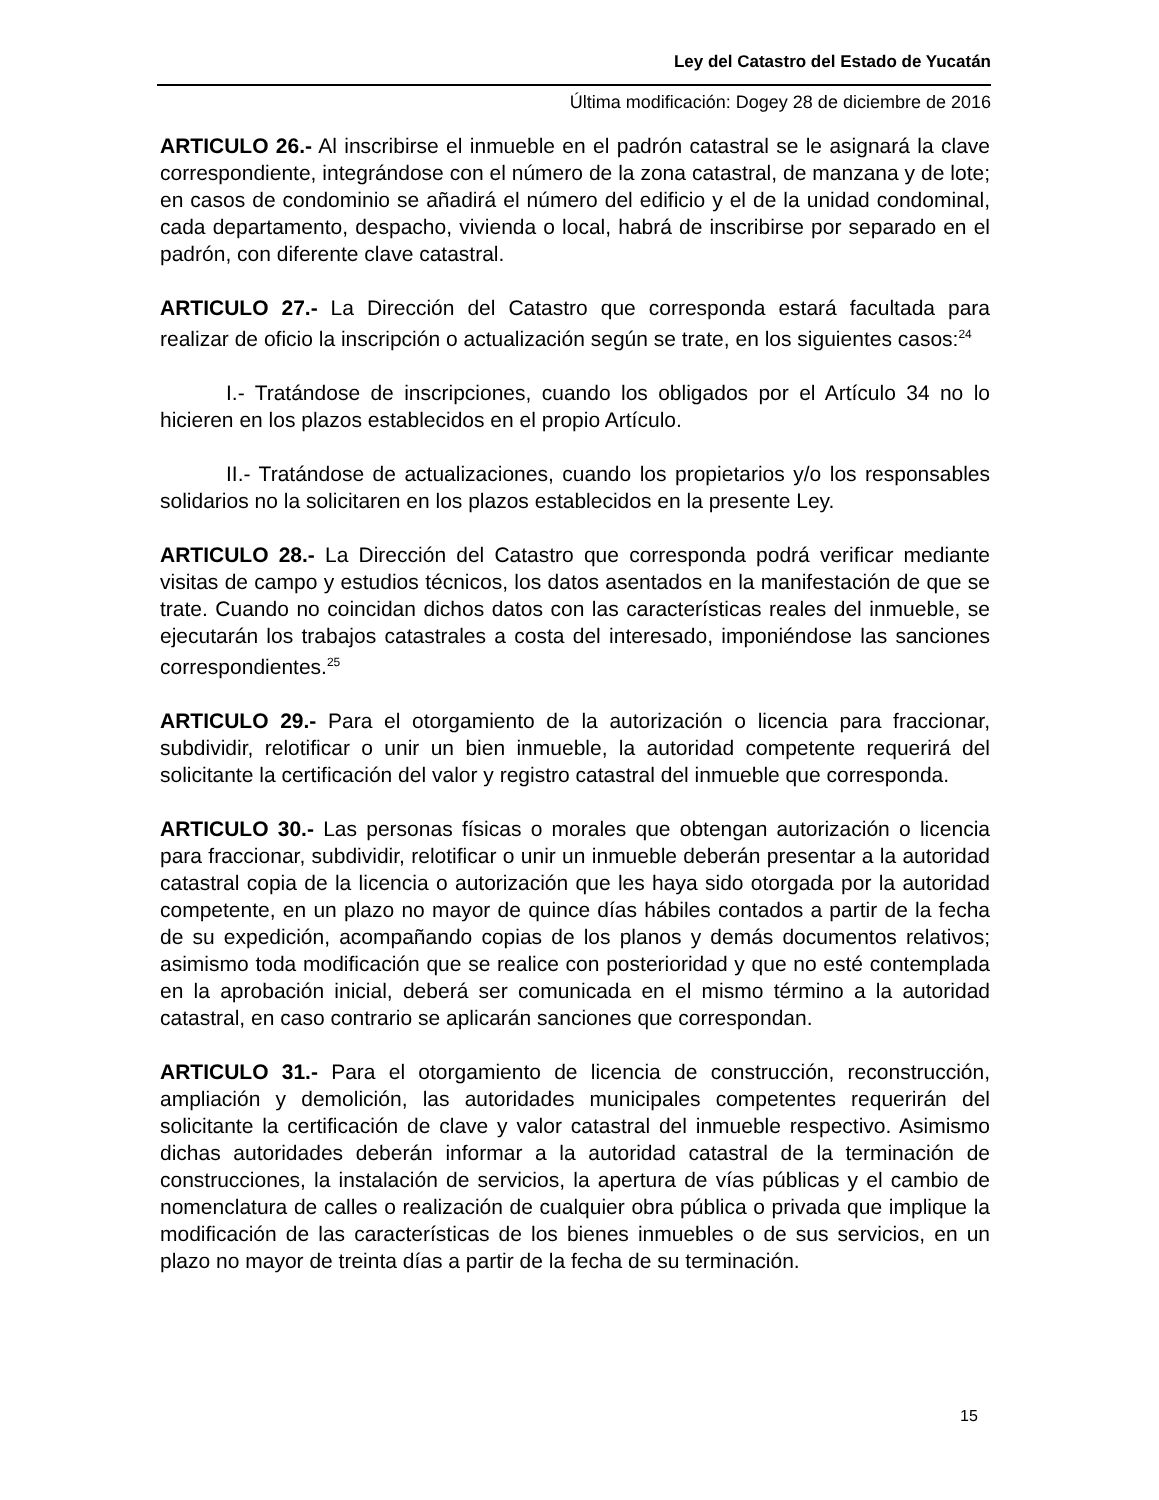Ley del Catastro del Estado de Yucatán
Última modificación: Dogey 28 de diciembre de 2016
ARTICULO 26.- Al inscribirse el inmueble en el padrón catastral se le asignará la clave correspondiente, integrándose con el número de la zona catastral, de manzana y de lote; en casos de condominio se añadirá el número del edificio y el de la unidad condominal, cada departamento, despacho, vivienda o local, habrá de inscribirse por separado en el padrón, con diferente clave catastral.
ARTICULO 27.- La Dirección del Catastro que corresponda estará facultada para realizar de oficio la inscripción o actualización según se trate, en los siguientes casos:<sup>24</sup>
I.- Tratándose de inscripciones, cuando los obligados por el Artículo 34 no lo hicieren en los plazos establecidos en el propio Artículo.
II.- Tratándose de actualizaciones, cuando los propietarios y/o los responsables solidarios no la solicitaren en los plazos establecidos en la presente Ley.
ARTICULO 28.- La Dirección del Catastro que corresponda podrá verificar mediante visitas de campo y estudios técnicos, los datos asentados en la manifestación de que se trate. Cuando no coincidan dichos datos con las características reales del inmueble, se ejecutarán los trabajos catastrales a costa del interesado, imponiéndose las sanciones correspondientes.<sup>25</sup>
ARTICULO 29.- Para el otorgamiento de la autorización o licencia para fraccionar, subdividir, relotificar o unir un bien inmueble, la autoridad competente requerirá del solicitante la certificación del valor y registro catastral del inmueble que corresponda.
ARTICULO 30.- Las personas físicas o morales que obtengan autorización o licencia para fraccionar, subdividir, relotificar o unir un inmueble deberán presentar a la autoridad catastral copia de la licencia o autorización que les haya sido otorgada por la autoridad competente, en un plazo no mayor de quince días hábiles contados a partir de la fecha de su expedición, acompañando copias de los planos y demás documentos relativos; asimismo toda modificación que se realice con posterioridad y que no esté contemplada en la aprobación inicial, deberá ser comunicada en el mismo término a la autoridad catastral, en caso contrario se aplicarán sanciones que correspondan.
ARTICULO 31.- Para el otorgamiento de licencia de construcción, reconstrucción, ampliación y demolición, las autoridades municipales competentes requerirán del solicitante la certificación de clave y valor catastral del inmueble respectivo. Asimismo dichas autoridades deberán informar a la autoridad catastral de la terminación de construcciones, la instalación de servicios, la apertura de vías públicas y el cambio de nomenclatura de calles o realización de cualquier obra pública o privada que implique la modificación de las características de los bienes inmuebles o de sus servicios, en un plazo no mayor de treinta días a partir de la fecha de su terminación.
15